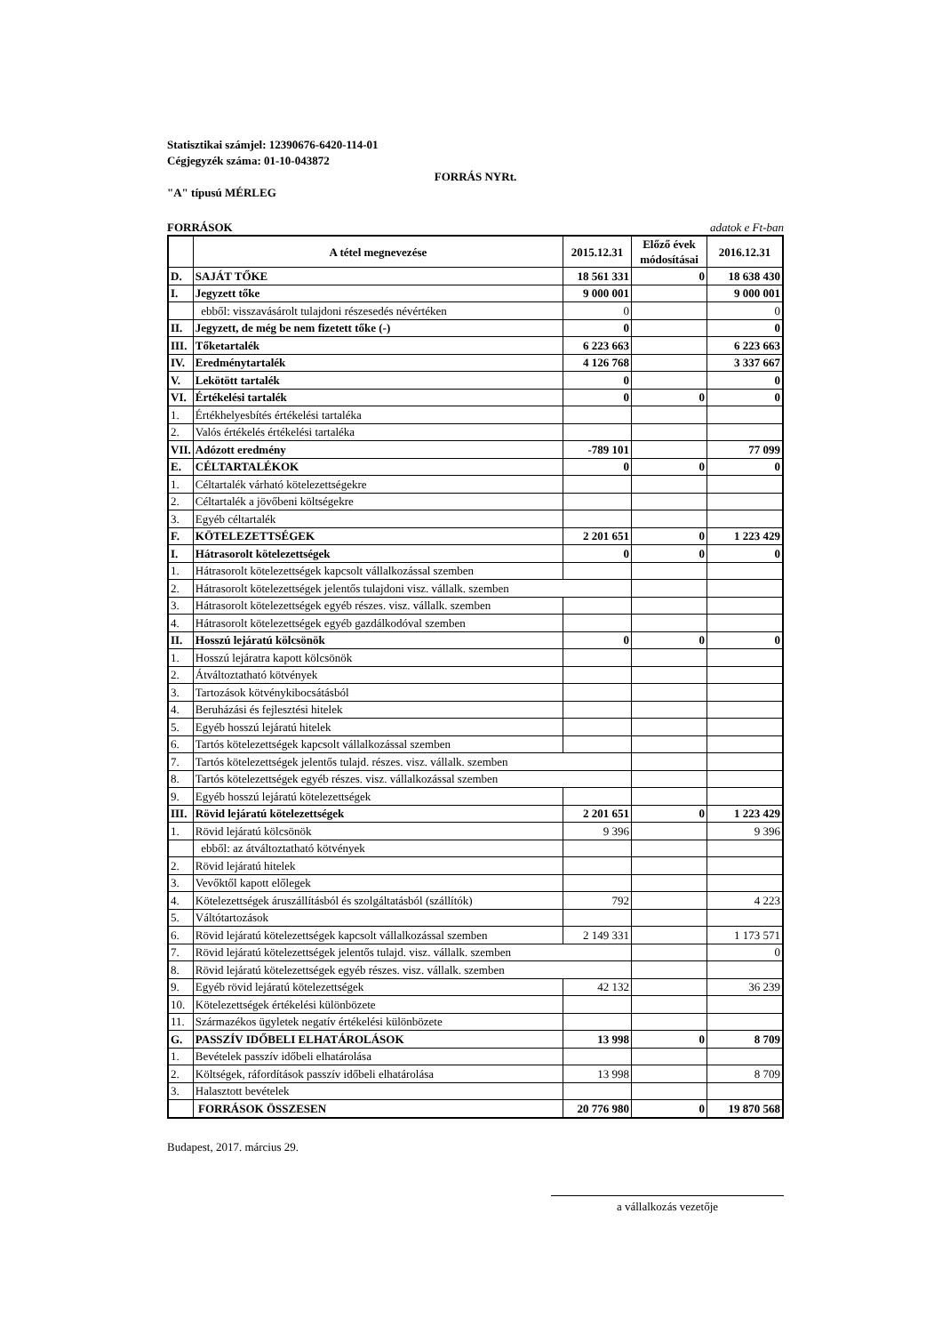Statisztikai számjel: 12390676-6420-114-01
Cégjegyzék száma: 01-10-043872
FORRÁS NYRt.
"A" típusú MÉRLEG
FORRÁSOK adatok e Ft-ban
| | A tétel megnevezése | 2015.12.31 | Előző évek módosításai | 2016.12.31 |
| --- | --- | --- | --- | --- |
| D. | SAJÁT TŐKE | 18 561 331 | 0 | 18 638 430 |
| I. | Jegyzett tőke | 9 000 001 | | 9 000 001 |
| | ebből: visszavásárolt tulajdoni részesedés névértéken | 0 | | 0 |
| II. | Jegyzett, de még be nem fizetett tőke (-) | 0 | | 0 |
| III. | Tőketartalék | 6 223 663 | | 6 223 663 |
| IV. | Eredménytartalék | 4 126 768 | | 3 337 667 |
| V. | Lekötött tartalék | 0 | | 0 |
| VI. | Értékelési tartalék | 0 | 0 | 0 |
| 1. | Értékhelyesbítés értékelési tartaléka | | | |
| 2. | Valós értékelés értékelési tartaléka | | | |
| VII. | Adózott eredmény | -789 101 | | 77 099 |
| E. | CÉLTARTALÉKOK | 0 | 0 | 0 |
| 1. | Céltartalék várható kötelezettségekre | | | |
| 2. | Céltartalék a jövőbeni költségekre | | | |
| 3. | Egyéb céltartalék | | | |
| F. | KÖTELEZETTSÉGEK | 2 201 651 | 0 | 1 223 429 |
| I. | Hátrasorolt kötelezettségek | 0 | 0 | 0 |
| 1. | Hátrasorolt kötelezettségek kapcsolt vállalkozással szemben | | | |
| 2. | Hátrasorolt kötelezettségek jelentős tulajdoni visz. vállalk. szemben | | | |
| 3. | Hátrasorolt kötelezettségek egyéb részes. visz. vállalk. szemben | | | |
| 4. | Hátrasorolt kötelezettségek egyéb gazdálkodóval szemben | | | |
| II. | Hosszú lejáratú kölcsönök | 0 | 0 | 0 |
| 1. | Hosszú lejáratra kapott kölcsönök | | | |
| 2. | Átváltoztatható kötvények | | | |
| 3. | Tartozások kötvénykibocsátásból | | | |
| 4. | Beruházási és fejlesztési hitelek | | | |
| 5. | Egyéb hosszú lejáratú hitelek | | | |
| 6. | Tartós kötelezettségek kapcsolt vállalkozással szemben | | | |
| 7. | Tartós kötelezettségek jelentős tulajd. részes. visz. vállalk. szemben | | | |
| 8. | Tartós kötelezettségek egyéb részes. visz. vállalkozással szemben | | | |
| 9. | Egyéb hosszú lejáratú kötelezettségek | | | |
| III. | Rövid lejáratú kötelezettségek | 2 201 651 | 0 | 1 223 429 |
| 1. | Rövid lejáratú kölcsönök | 9 396 | | 9 396 |
| | ebből: az átváltoztatható kötvények | | | |
| 2. | Rövid lejáratú hitelek | | | |
| 3. | Vevőktől kapott előlegek | | | |
| 4. | Kötelezettségek áruszállításból és szolgáltatásból (szállítók) | 792 | | 4 223 |
| 5. | Váltótartozások | | | |
| 6. | Rövid lejáratú kötelezettségek kapcsolt vállalkozással szemben | 2 149 331 | | 1 173 571 |
| 7. | Rövid lejáratú kötelezettségek jelentős tulajd. visz. vállalk. szemben | | | 0 |
| 8. | Rövid lejáratú kötelezettségek egyéb részes. visz. vállalk. szemben | | | |
| 9. | Egyéb rövid lejáratú kötelezettségek | 42 132 | | 36 239 |
| 10. | Kötelezettségek értékelési különbözete | | | |
| 11. | Származékos ügyletek negatív értékelési különbözete | | | |
| G. | PASSZÍV IDŐBELI ELHATÁROLÁSOK | 13 998 | 0 | 8 709 |
| 1. | Bevételek passzív időbeli elhatárolása | | | |
| 2. | Költségek, ráfordítások passzív időbeli elhatárolása | 13 998 | | 8 709 |
| 3. | Halasztott bevételek | | | |
| | FORRÁSOK ÖSSZESEN | 20 776 980 | 0 | 19 870 568 |
Budapest, 2017. március 29.
a vállalkozás vezetője